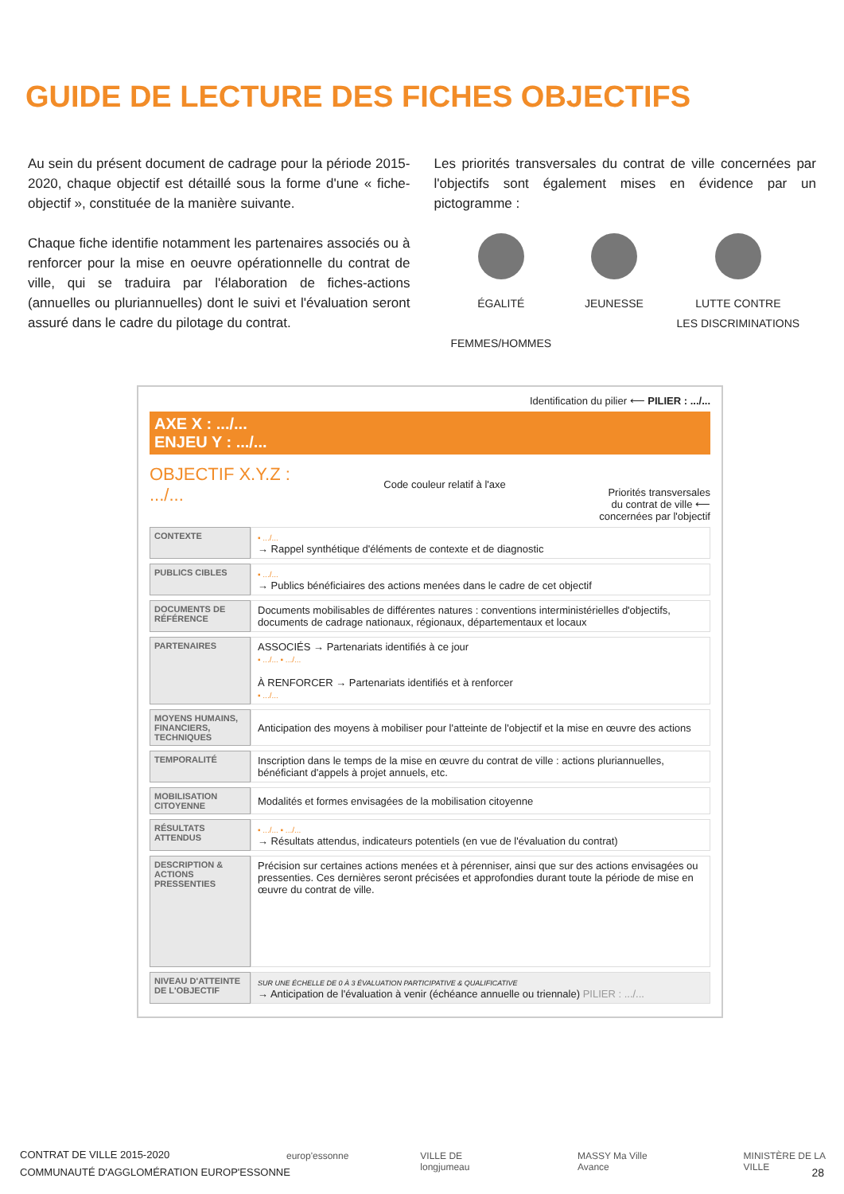GUIDE DE LECTURE DES FICHES OBJECTIFS
Au sein du présent document de cadrage pour la période 2015-2020, chaque objectif est détaillé sous la forme d'une « fiche-objectif », constituée de la manière suivante.
Chaque fiche identifie notamment les partenaires associés ou à renforcer pour la mise en oeuvre opérationnelle du contrat de ville, qui se traduira par l'élaboration de fiches-actions (annuelles ou pluriannuelles) dont le suivi et l'évaluation seront assuré dans le cadre du pilotage du contrat.
Les priorités transversales du contrat de ville concernées par l'objectifs sont également mises en évidence par un pictogramme :
ÉGALITÉ
FEMMES/HOMMES
JEUNESSE LUTTE CONTRE
LES DISCRIMINATIONS
Identification du pilier ⟵ PILIER : .../...
AXE X : .../...
ENJEU Y : .../...
OBJECTIF X.Y.Z :
.../...
Code couleur relatif à l'axe
Priorités transversales
du contrat de ville ⟵
concernées par l'objectif
| CONTEXTE | ▪ .../... → Rappel synthétique d'éléments de contexte et de diagnostic |
| PUBLICS CIBLES | ▪ .../... → Publics bénéficiaires des actions menées dans le cadre de cet objectif |
| DOCUMENTS DE RÉFÉRENCE | Documents mobilisables de différentes natures : conventions interministérielles d'objectifs, documents de cadrage nationaux, régionaux, départementaux et locaux |
| PARTENAIRES | ASSOCIÉS → Partenariats identifiés à ce jour ▪ .../... ▪ .../... À RENFORCER → Partenariats identifiés et à renforcer ▪ .../... |
| MOYENS HUMAINS, FINANCIERS, TECHNIQUES | Anticipation des moyens à mobiliser pour l'atteinte de l'objectif et la mise en œuvre des actions |
| TEMPORALITÉ | Inscription dans le temps de la mise en œuvre du contrat de ville : actions pluriannuelles, bénéficiant d'appels à projet annuels, etc. |
| MOBILISATION CITOYENNE | Modalités et formes envisagées de la mobilisation citoyenne |
| RÉSULTATS ATTENDUS | ▪ .../... ▪ .../... → Résultats attendus, indicateurs potentiels (en vue de l'évaluation du contrat) |
| DESCRIPTION & ACTIONS PRESSENTIES | Précision sur certaines actions menées et à pérenniser, ainsi que sur des actions envisagées ou pressenties. Ces dernières seront précisées et approfondies durant toute la période de mise en œuvre du contrat de ville. |
| NIVEAU D'ATTEINTE DE L'OBJECTIF | SUR UNE ÉCHELLE DE 0 À 3 ÉVALUATION PARTICIPATIVE & QUALIFICATIVE → Anticipation de l'évaluation à venir (échéance annuelle ou triennale) PILIER : .../... |
CONTRAT DE VILLE 2015-2020
COMMUNAUTÉ D'AGGLOMÉRATION EUROP'ESSONNE
europ'essonne VILLE DE longjumeau MASSY Ma Ville Avance MINISTÈRE DE LA VILLE
28